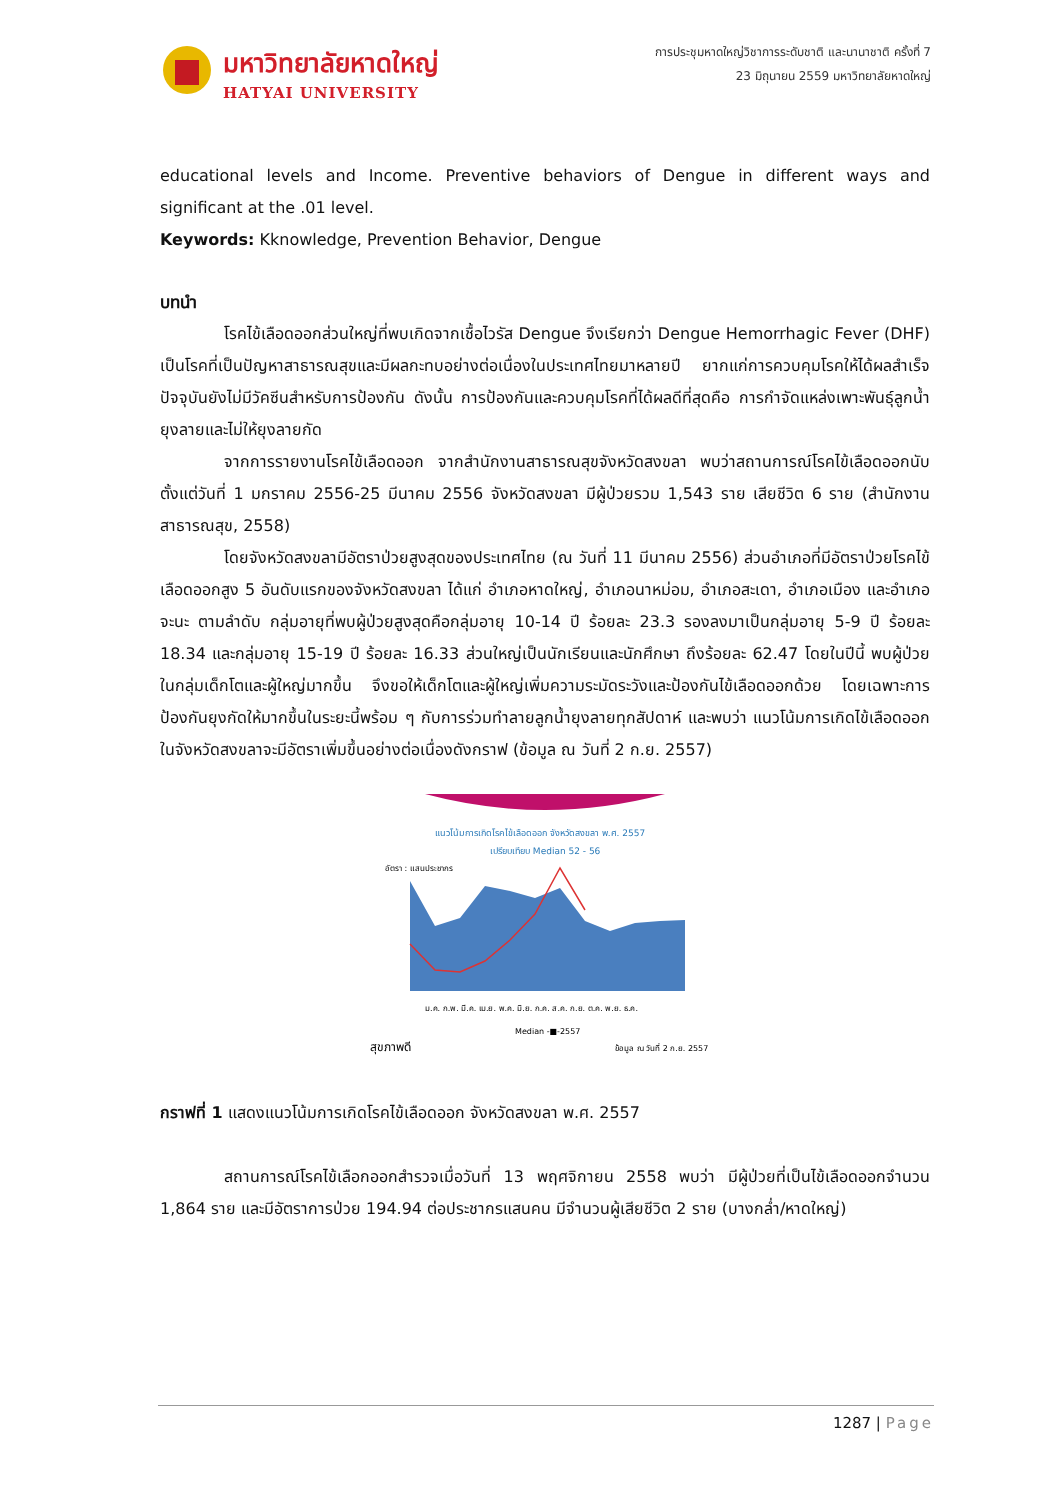มหาวิทยาลัยหาดใหญ่
HATYAI UNIVERSITY
การประชุมหาดใหญ่วิชาการระดับชาติ และนานาชาติ ครั้งที่ 7
23 มิถุนายน 2559 มหาวิทยาลัยหาดใหญ่
educational levels and Income. Preventive behaviors of Dengue in different ways and significant at the .01 level.
Keywords: Kknowledge, Prevention Behavior, Dengue
บทนำ
โรคไข้เลือดออกส่วนใหญ่ที่พบเกิดจากเชื้อไวรัส Dengue จึงเรียกว่า Dengue Hemorrhagic Fever (DHF) เป็นโรคที่เป็นปัญหาสาธารณสุขและมีผลกะทบอย่างต่อเนื่องในประเทศไทยมาหลายปี ยากแก่การควบคุมโรคให้ได้ผลสำเร็จ ปัจจุบันยังไม่มีวัคซีนสำหรับการป้องกัน ดังนั้น การป้องกันและควบคุมโรคที่ได้ผลดีที่สุดคือ การกำจัดแหล่งเพาะพันธุ์ลูกน้ำยุงลายและไม่ให้ยุงลายกัด
จากการรายงานโรคไข้เลือดออก จากสำนักงานสาธารณสุขจังหวัดสงขลา พบว่าสถานการณ์โรคไข้เลือดออกนับตั้งแต่วันที่ 1 มกราคม 2556-25 มีนาคม 2556 จังหวัดสงขลา มีผู้ป่วยรวม 1,543 ราย เสียชีวิต 6 ราย (สำนักงานสาธารณสุข, 2558)
โดยจังหวัดสงขลามีอัตราป่วยสูงสุดของประเทศไทย (ณ วันที่ 11 มีนาคม 2556) ส่วนอำเภอที่มีอัตราป่วยโรคไข้เลือดออกสูง 5 อันดับแรกของจังหวัดสงขลา ได้แก่ อำเภอหาดใหญ่, อำเภอนาหม่อม, อำเภอสะเดา, อำเภอเมือง และอำเภอจะนะ ตามลำดับ กลุ่มอายุที่พบผู้ป่วยสูงสุดคือกลุ่มอายุ 10-14 ปี ร้อยละ 23.3 รองลงมาเป็นกลุ่มอายุ 5-9 ปี ร้อยละ 18.34 และกลุ่มอายุ 15-19 ปี ร้อยละ 16.33 ส่วนใหญ่เป็นนักเรียนและนักศึกษา ถึงร้อยละ 62.47 โดยในปีนี้ พบผู้ป่วยในกลุ่มเด็กโตและผู้ใหญ่มากขึ้น จึงขอให้เด็กโตและผู้ใหญ่เพิ่มความระมัดระวังและป้องกันไข้เลือดออกด้วย โดยเฉพาะการป้องกันยุงกัดให้มากขึ้นในระยะนี้พร้อม ๆ กับการร่วมทำลายลูกน้ำยุงลายทุกสัปดาห์ และพบว่า แนวโน้มการเกิดไข้เลือดออกในจังหวัดสงขลาจะมีอัตราเพิ่มขึ้นอย่างต่อเนื่องดังกราฟ (ข้อมูล ณ วันที่ 2 ก.ย. 2557)
แนวโน้มการเกิดโรคไข้เลือดออก จังหวัดสงขลา พ.ศ. 2557
เปรียบเทียบ Median 52 - 56
อัตรา : แสนประชากร
ม.ค. ก.พ. มี.ค. เม.ย. พ.ค. มิ.ย. ก.ค. ส.ค. ก.ย. ต.ค. พ.ย. ธ.ค.
Median -■-2557
สุขภาพดี
ข้อมูล ณ วันที่ 2 ก.ย. 2557
กราฟที่ 1 แสดงแนวโน้มการเกิดโรคไข้เลือดออก จังหวัดสงขลา พ.ศ. 2557
สถานการณ์โรคไข้เลือกออกสำรวจเมื่อวันที่ 13 พฤศจิกายน 2558 พบว่า มีผู้ป่วยที่เป็นไข้เลือดออกจำนวน 1,864 ราย และมีอัตราการป่วย 194.94 ต่อประชากรแสนคน มีจำนวนผู้เสียชีวิต 2 ราย (บางกล่ำ/หาดใหญ่)
1287 | Page